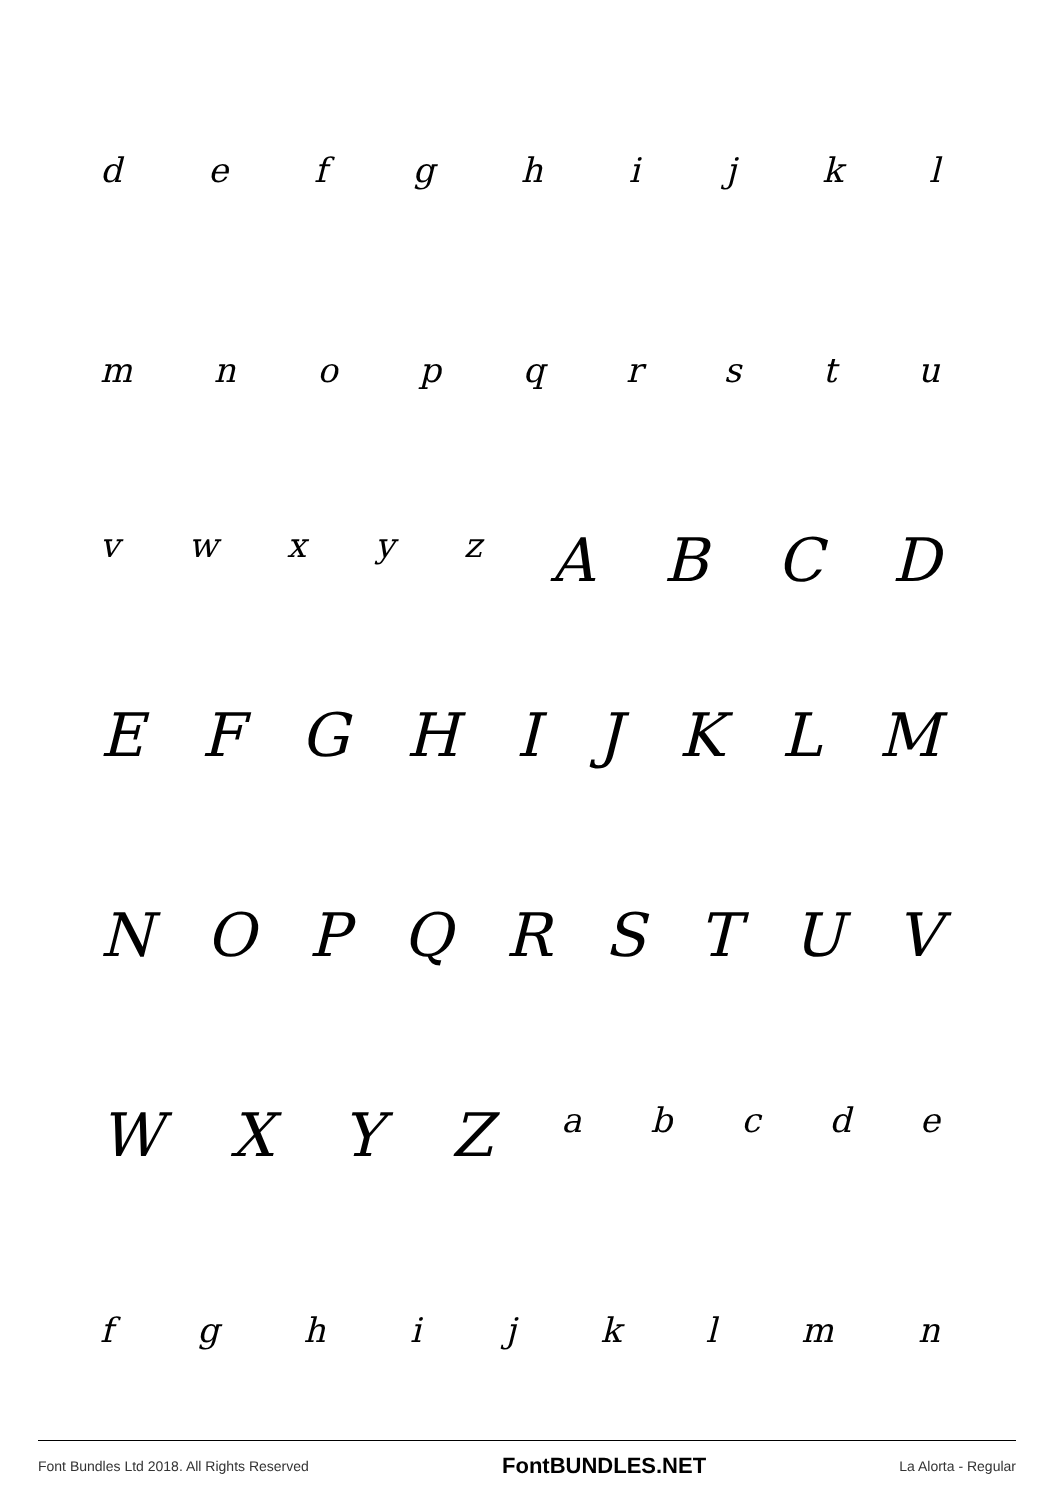defghijkl
mnopqrstu
vwxyz ABCD
EFGHIJKLM
NOPQRSTUV
WXYZ abcde
fghijklmn
Font Bundles Ltd 2018. All Rights Reserved FontBUNDLES.NET La Alorta - Regular